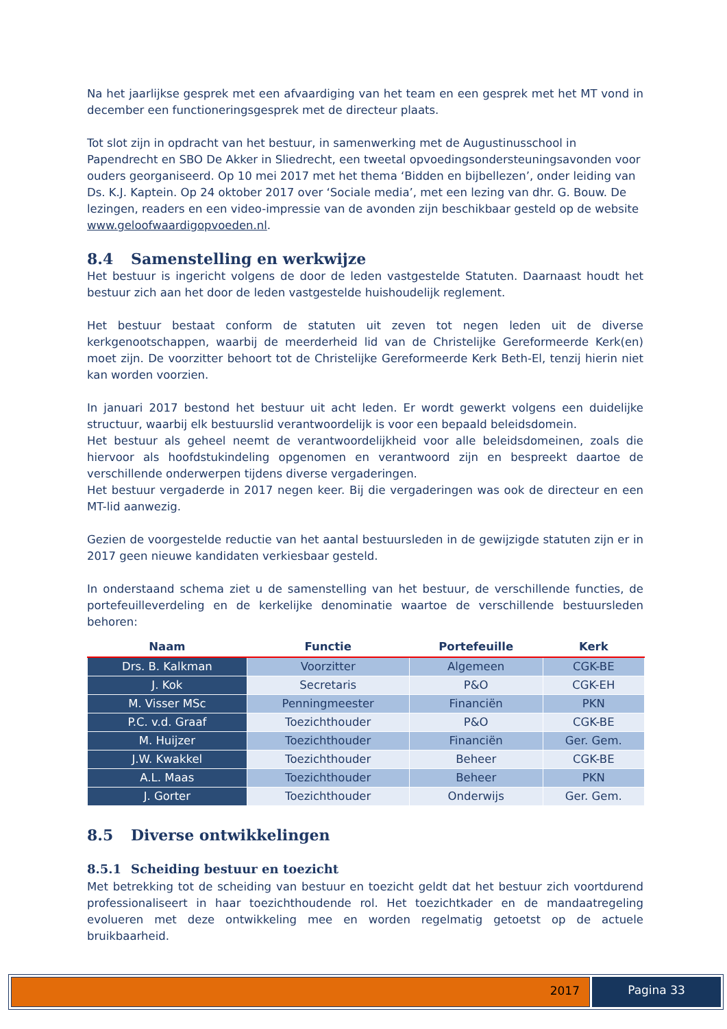Na het jaarlijkse gesprek met een afvaardiging van het team en een gesprek met het MT vond in december een functioneringsgesprek met de directeur plaats.
Tot slot zijn in opdracht van het bestuur, in samenwerking met de Augustinusschool in Papendrecht en SBO De Akker in Sliedrecht, een tweetal opvoedingsondersteuningsavonden voor ouders georganiseerd. Op 10 mei 2017 met het thema ‘Bidden en bijbellezen’, onder leiding van Ds. K.J. Kaptein. Op 24 oktober 2017 over ‘Sociale media’, met een lezing van dhr. G. Bouw. De lezingen, readers en een video-impressie van de avonden zijn beschikbaar gesteld op de website www.geloofwaardigopvoeden.nl.
8.4 Samenstelling en werkwijze
Het bestuur is ingericht volgens de door de leden vastgestelde Statuten. Daarnaast houdt het bestuur zich aan het door de leden vastgestelde huishoudelijk reglement.
Het bestuur bestaat conform de statuten uit zeven tot negen leden uit de diverse kerkgenootschappen, waarbij de meerderheid lid van de Christelijke Gereformeerde Kerk(en) moet zijn. De voorzitter behoort tot de Christelijke Gereformeerde Kerk Beth-El, tenzij hierin niet kan worden voorzien.
In januari 2017 bestond het bestuur uit acht leden. Er wordt gewerkt volgens een duidelijke structuur, waarbij elk bestuurslid verantwoordelijk is voor een bepaald beleidsdomein.
Het bestuur als geheel neemt de verantwoordelijkheid voor alle beleidsdomeinen, zoals die hiervoor als hoofdstukindeling opgenomen en verantwoord zijn en bespreekt daartoe de verschillende onderwerpen tijdens diverse vergaderingen.
Het bestuur vergaderde in 2017 negen keer. Bij die vergaderingen was ook de directeur en een MT-lid aanwezig.
Gezien de voorgestelde reductie van het aantal bestuursleden in de gewijzigde statuten zijn er in 2017 geen nieuwe kandidaten verkiesbaar gesteld.
In onderstaand schema ziet u de samenstelling van het bestuur, de verschillende functies, de portefeuilleverdeling en de kerkelijke denominatie waartoe de verschillende bestuursleden behoren:
| Naam | Functie | Portefeuille | Kerk |
| --- | --- | --- | --- |
| Drs. B. Kalkman | Voorzitter | Algemeen | CGK-BE |
| J. Kok | Secretaris | P&O | CGK-EH |
| M. Visser MSc | Penningmeester | Financiën | PKN |
| P.C. v.d. Graaf | Toezichthouder | P&O | CGK-BE |
| M. Huijzer | Toezichthouder | Financiën | Ger. Gem. |
| J.W. Kwakkel | Toezichthouder | Beheer | CGK-BE |
| A.L. Maas | Toezichthouder | Beheer | PKN |
| J. Gorter | Toezichthouder | Onderwijs | Ger. Gem. |
8.5 Diverse ontwikkelingen
8.5.1 Scheiding bestuur en toezicht
Met betrekking tot de scheiding van bestuur en toezicht geldt dat het bestuur zich voortdurend professionaliseert in haar toezichthoudende rol. Het toezichtkader en de mandaatregeling evolueren met deze ontwikkeling mee en worden regelmatig getoetst op de actuele bruikbaarheid.
2017 Pagina 33